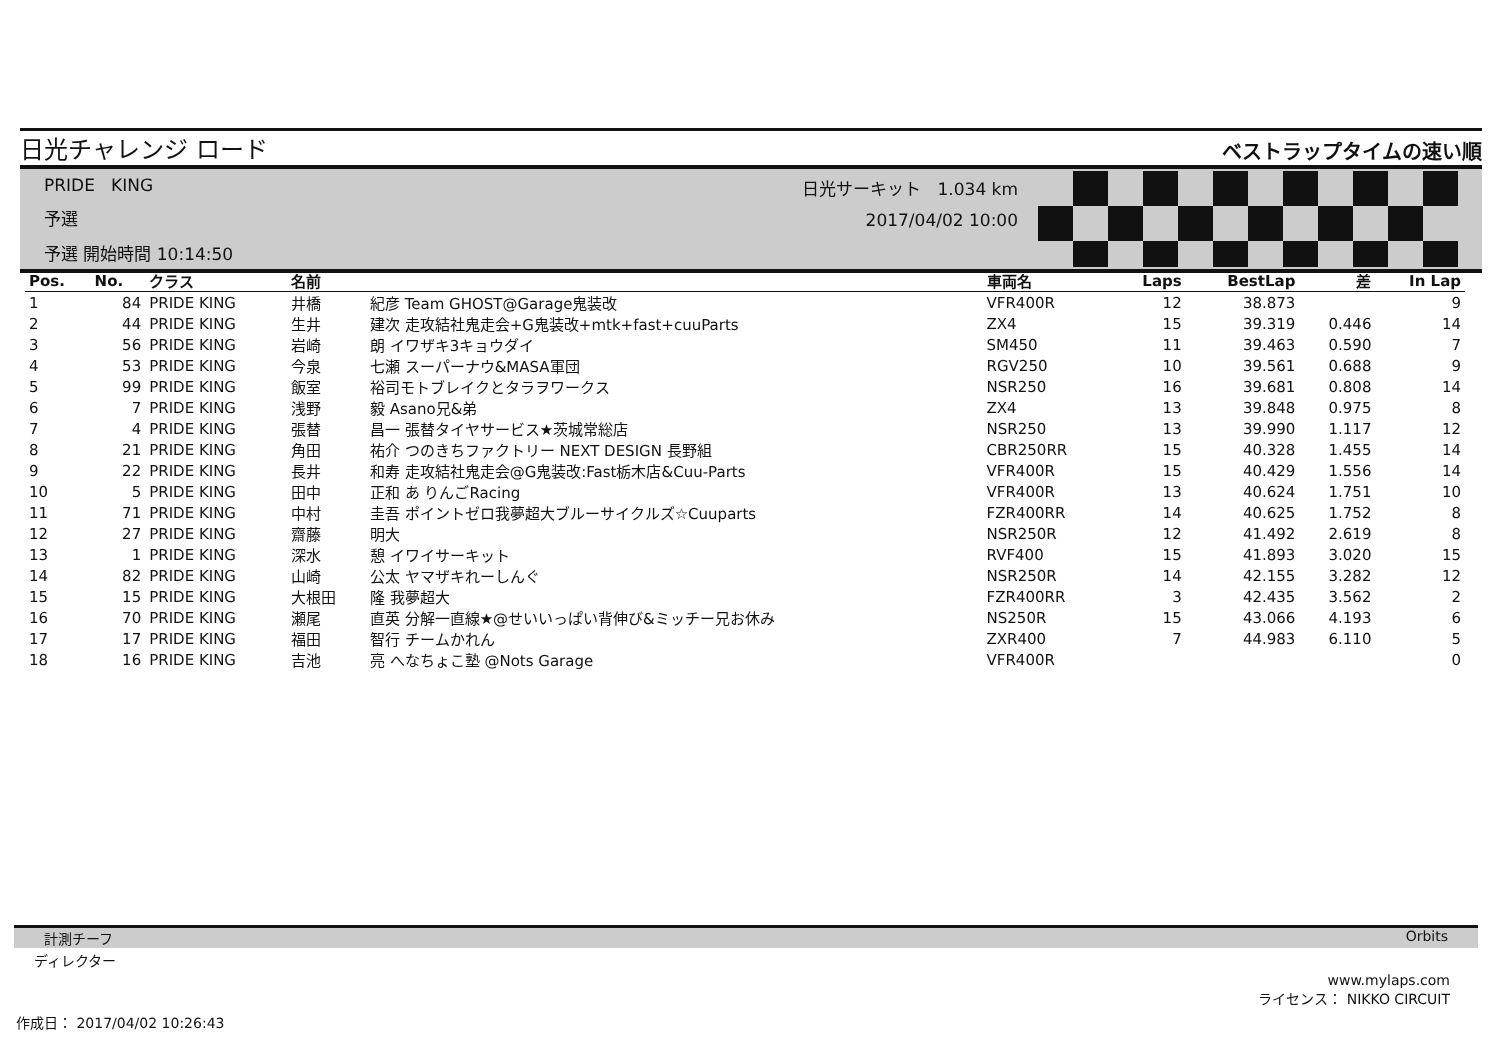日光チャレンジ ロード ベストラップタイムの速い順
PRIDE KING
予選
予選 開始時間 10:14:50
日光サーキット 1.034 km
2017/04/02 10:00
| Pos. | No. | クラス | 名前 | | 車両名 | Laps | BestLap | 差 | In Lap |
| --- | --- | --- | --- | --- | --- | --- | --- | --- | --- |
| 1 | 84 | PRIDE KING | 井橋 | 紀彦 Team GHOST@Garage鬼装改 | VFR400R | 12 | 38.873 | | 9 |
| 2 | 44 | PRIDE KING | 生井 | 建次 走攻結社鬼走会+G鬼装改+mtk+fast+cuuParts | ZX4 | 15 | 39.319 | 0.446 | 14 |
| 3 | 56 | PRIDE KING | 岩崎 | 朗 イワザキ3キョウダイ | SM450 | 11 | 39.463 | 0.590 | 7 |
| 4 | 53 | PRIDE KING | 今泉 | 七瀬 スーパーナウ&MASA軍団 | RGV250 | 10 | 39.561 | 0.688 | 9 |
| 5 | 99 | PRIDE KING | 飯室 | 裕司モトブレイクとタラヲワークス | NSR250 | 16 | 39.681 | 0.808 | 14 |
| 6 | 7 | PRIDE KING | 浅野 | 毅 Asano兄&弟 | ZX4 | 13 | 39.848 | 0.975 | 8 |
| 7 | 4 | PRIDE KING | 張替 | 昌一 張替タイヤサービス★茨城常総店 | NSR250 | 13 | 39.990 | 1.117 | 12 |
| 8 | 21 | PRIDE KING | 角田 | 祐介 つのきちファクトリー NEXT DESIGN 長野組 | CBR250RR | 15 | 40.328 | 1.455 | 14 |
| 9 | 22 | PRIDE KING | 長井 | 和寿 走攻結社鬼走会@G鬼装改:Fast栃木店&Cuu-Parts | VFR400R | 15 | 40.429 | 1.556 | 14 |
| 10 | 5 | PRIDE KING | 田中 | 正和 あ りんごRacing | VFR400R | 13 | 40.624 | 1.751 | 10 |
| 11 | 71 | PRIDE KING | 中村 | 圭吾 ポイントゼロ我夢超大ブルーサイクルズ☆Cuuparts | FZR400RR | 14 | 40.625 | 1.752 | 8 |
| 12 | 27 | PRIDE KING | 齋藤 | 明大 | NSR250R | 12 | 41.492 | 2.619 | 8 |
| 13 | 1 | PRIDE KING | 深水 | 憩 イワイサーキット | RVF400 | 15 | 41.893 | 3.020 | 15 |
| 14 | 82 | PRIDE KING | 山崎 | 公太 ヤマザキれーしんぐ | NSR250R | 14 | 42.155 | 3.282 | 12 |
| 15 | 15 | PRIDE KING | 大根田 | 隆 我夢超大 | FZR400RR | 3 | 42.435 | 3.562 | 2 |
| 16 | 70 | PRIDE KING | 瀬尾 | 直英 分解一直線★@せいいっぱい背伸び&ミッチー兄お休み | NS250R | 15 | 43.066 | 4.193 | 6 |
| 17 | 17 | PRIDE KING | 福田 | 智行 チームかれん | ZXR400 | 7 | 44.983 | 6.110 | 5 |
| 18 | 16 | PRIDE KING | 吉池 | 亮 へなちょこ塾 @Nots Garage | VFR400R | | | | 0 |
計測チーフ Orbits
ディレクター
www.mylaps.com
ライセンス： NIKKO CIRCUIT
作成日： 2017/04/02 10:26:43